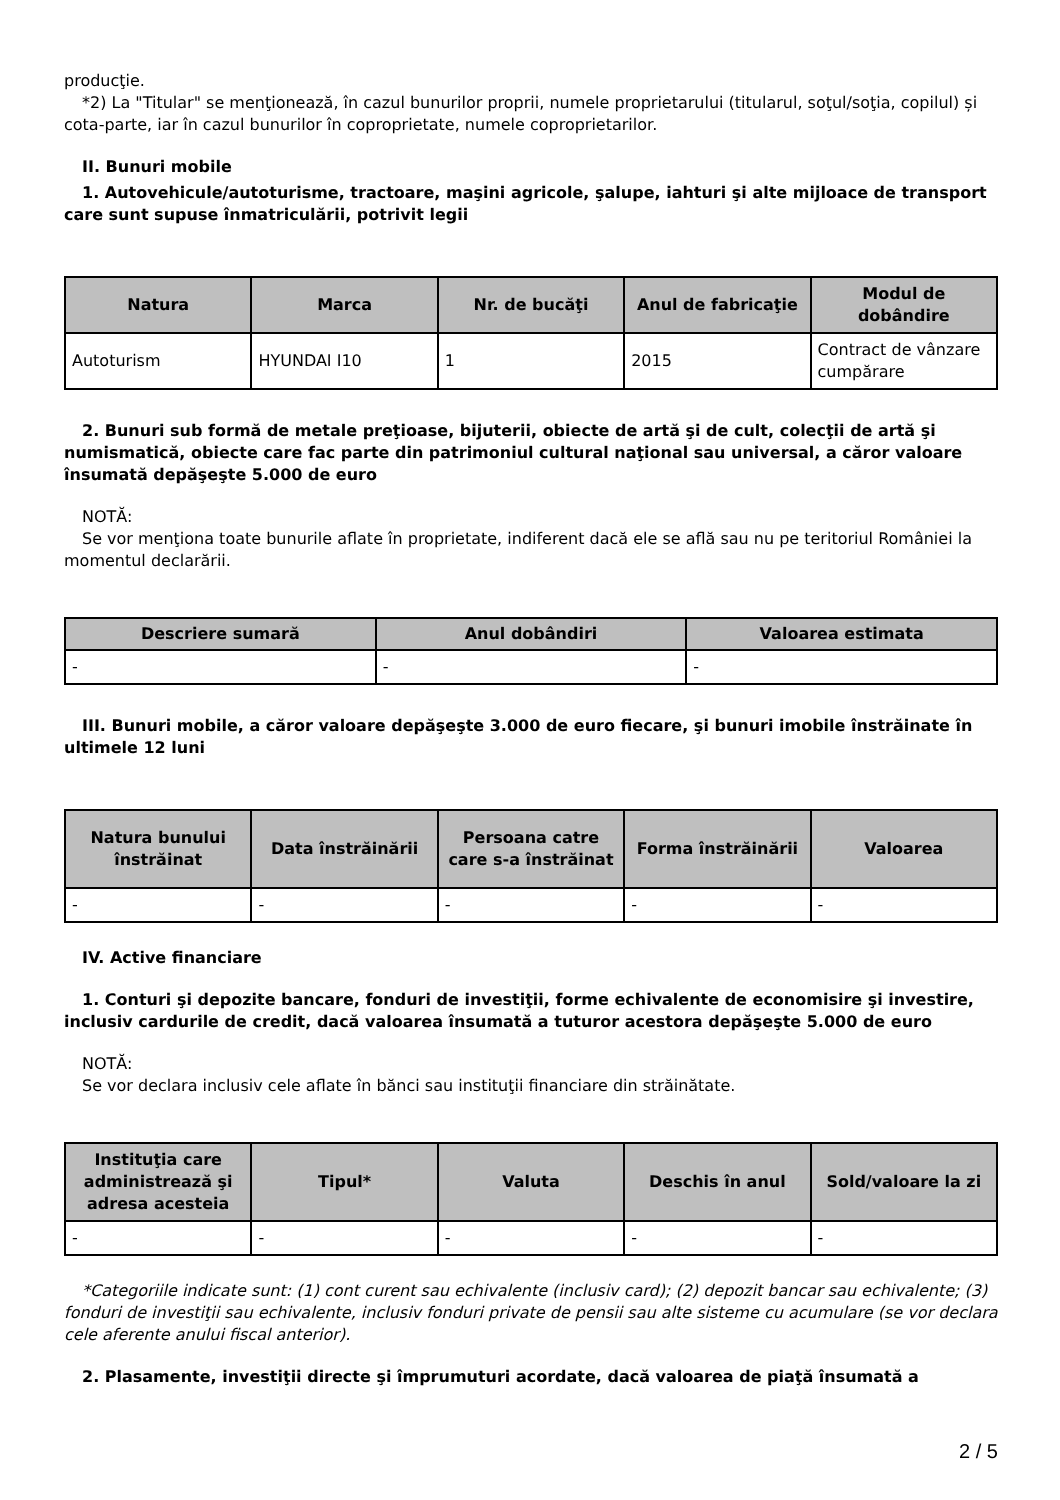producţie.
*2) La "Titular" se menţionează, în cazul bunurilor proprii, numele proprietarului (titularul, soţul/soţia, copilul) și cota-parte, iar în cazul bunurilor în coproprietate, numele coproprietarilor.
II. Bunuri mobile
1. Autovehicule/autoturisme, tractoare, maşini agricole, şalupe, iahturi şi alte mijloace de transport care sunt supuse înmatriculării, potrivit legii
| Natura | Marca | Nr. de bucăţi | Anul de fabricaţie | Modul de dobândire |
| --- | --- | --- | --- | --- |
| Autoturism | HYUNDAI I10 | 1 | 2015 | Contract de vânzare cumpărare |
2. Bunuri sub formă de metale preţioase, bijuterii, obiecte de artă şi de cult, colecţii de artă şi numismatică, obiecte care fac parte din patrimoniul cultural naţional sau universal, a căror valoare însumată depăşeşte 5.000 de euro
NOTĂ:
Se vor menţiona toate bunurile aflate în proprietate, indiferent dacă ele se află sau nu pe teritoriul României la momentul declarării.
| Descriere sumară | Anul dobândiri | Valoarea estimata |
| --- | --- | --- |
| - | - | - |
III. Bunuri mobile, a căror valoare depăşeşte 3.000 de euro fiecare, şi bunuri imobile înstrăinate în ultimele 12 luni
| Natura bunului înstrăinat | Data înstrăinării | Persoana catre care s-a înstrăinat | Forma înstrăinării | Valoarea |
| --- | --- | --- | --- | --- |
| - | - | - | - | - |
IV. Active financiare
1. Conturi şi depozite bancare, fonduri de investiţii, forme echivalente de economisire şi investire, inclusiv cardurile de credit, dacă valoarea însumată a tuturor acestora depăşeşte 5.000 de euro
NOTĂ:
Se vor declara inclusiv cele aflate în bănci sau instituţii financiare din străinătate.
| Instituţia care administrează şi adresa acesteia | Tipul* | Valuta | Deschis în anul | Sold/valoare la zi |
| --- | --- | --- | --- | --- |
| - | - | - | - | - |
*Categoriile indicate sunt: (1) cont curent sau echivalente (inclusiv card); (2) depozit bancar sau echivalente; (3) fonduri de investiţii sau echivalente, inclusiv fonduri private de pensii sau alte sisteme cu acumulare (se vor declara cele aferente anului fiscal anterior).
2. Plasamente, investiţii directe şi împrumuturi acordate, dacă valoarea de piaţă însumată a
2 / 5